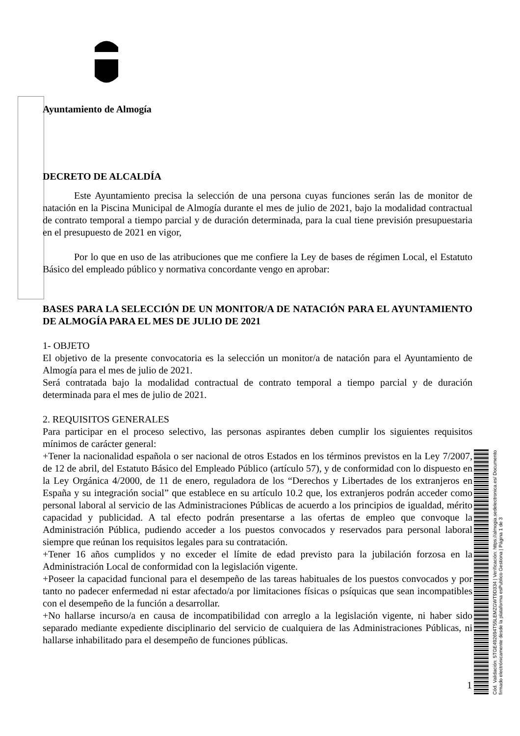Ayuntamiento de Almogía
DECRETO DE ALCALDÍA
Este Ayuntamiento precisa la selección de una persona cuyas funciones serán las de monitor de natación en la Piscina Municipal de Almogía durante el mes de julio de 2021, bajo la modalidad contractual de contrato temporal a tiempo parcial y de duración determinada, para la cual tiene previsión presupuestaria en el presupuesto de 2021 en vigor,
Por lo que en uso de las atribuciones que me confiere la Ley de bases de régimen Local, el Estatuto Básico del empleado público y normativa concordante vengo en aprobar:
BASES PARA LA SELECCIÓN DE UN MONITOR/A DE NATACIÓN PARA EL AYUNTAMIENTO DE ALMOGÍA PARA EL MES DE JULIO DE 2021
1- OBJETO
El objetivo de la presente convocatoria es la selección un monitor/a de natación para el Ayuntamiento de Almogía para el mes de julio de 2021.
Será contratada bajo la modalidad contractual de contrato temporal a tiempo parcial y de duración determinada para el mes de julio de 2021.
2. REQUISITOS GENERALES
Para participar en el proceso selectivo, las personas aspirantes deben cumplir los siguientes requisitos mínimos de carácter general:
+Tener la nacionalidad española o ser nacional de otros Estados en los términos previstos en la Ley 7/2007, de 12 de abril, del Estatuto Básico del Empleado Público (artículo 57), y de conformidad con lo dispuesto en la Ley Orgánica 4/2000, de 11 de enero, reguladora de los “Derechos y Libertades de los extranjeros en España y su integración social” que establece en su artículo 10.2 que, los extranjeros podrán acceder como personal laboral al servicio de las Administraciones Públicas de acuerdo a los principios de igualdad, mérito capacidad y publicidad. A tal efecto podrán presentarse a las ofertas de empleo que convoque la Administración Pública, pudiendo acceder a los puestos convocados y reservados para personal laboral siempre que reúnan los requisitos legales para su contratación.
+Tener 16 años cumplidos y no exceder el límite de edad previsto para la jubilación forzosa en la Administración Local de conformidad con la legislación vigente.
+Poseer la capacidad funcional para el desempeño de las tareas habituales de los puestos convocados y por tanto no padecer enfermedad ni estar afectado/a por limitaciones físicas o psíquicas que sean incompatibles con el desempeño de la función a desarrollar.
+No hallarse incurso/a en causa de incompatibilidad con arreglo a la legislación vigente, ni haber sido separado mediante expediente disciplinario del servicio de cualquiera de las Administraciones Públicas, ni hallarse inhabilitado para el desempeño de funciones públicas.
1
Cód. Validación: 5TGE492694T55LEMZGWT9D334 | Verificación: https://almogia.sedelectronica.es/ Documento firmado electrónicamente desde la plataforma esPublico Gestiona | Página 1 de 3